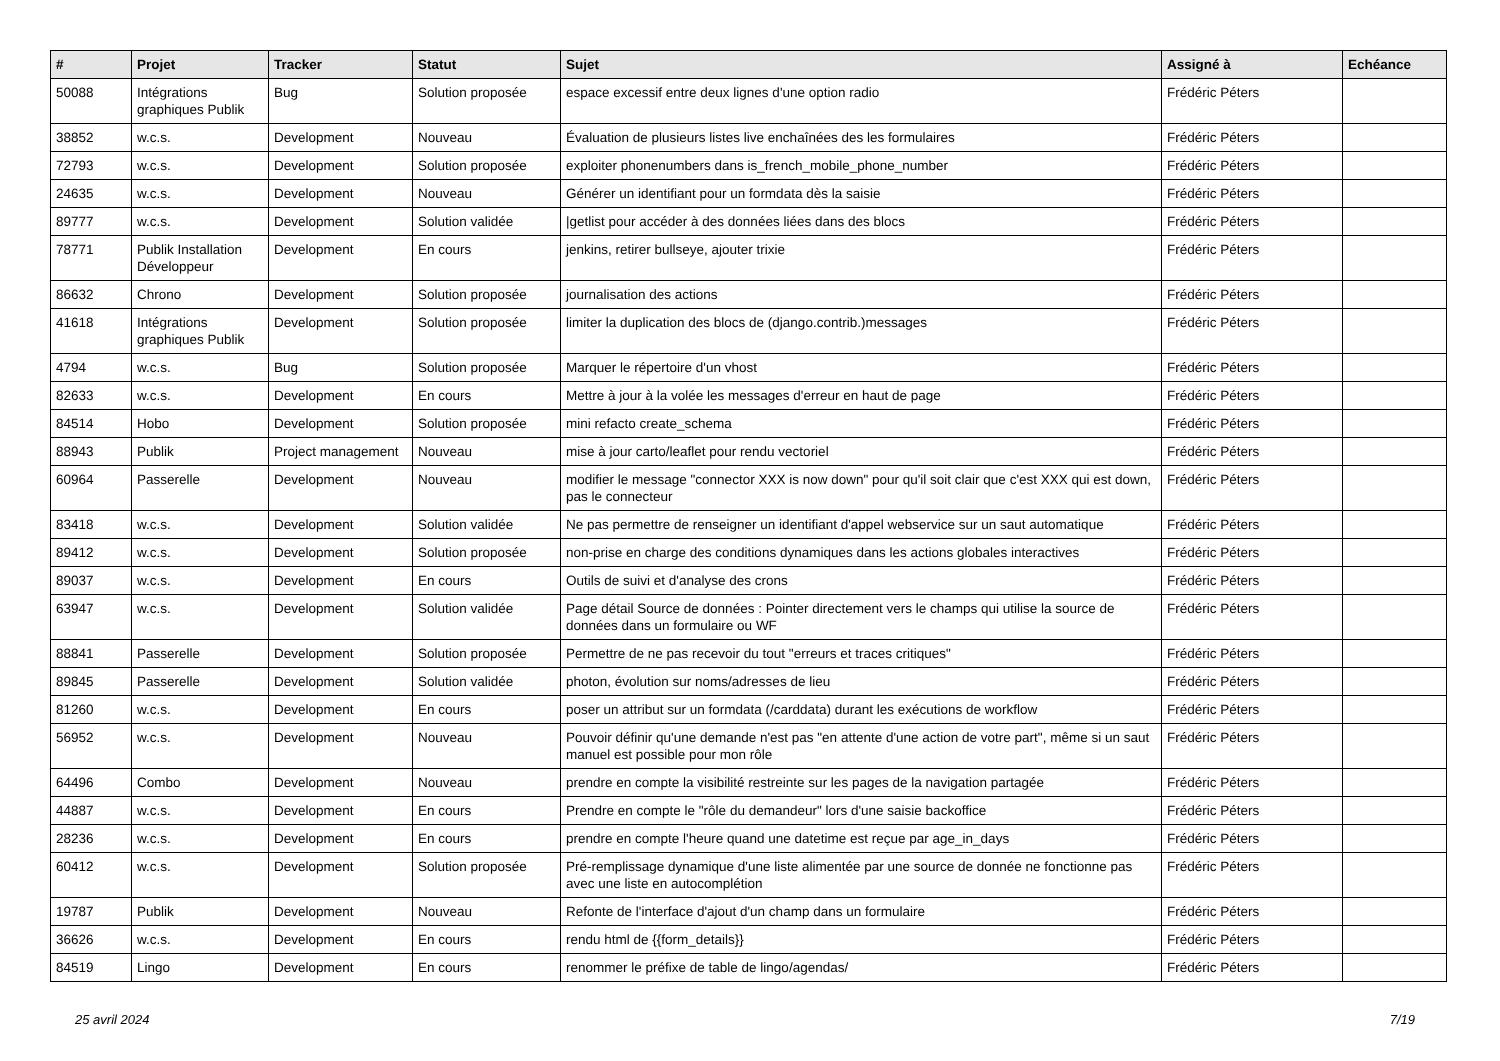| # | Projet | Tracker | Statut | Sujet | Assigné à | Echéance |
| --- | --- | --- | --- | --- | --- | --- |
| 50088 | Intégrations graphiques Publik | Bug | Solution proposée | espace excessif entre deux lignes d'une option radio | Frédéric Péters | |
| 38852 | w.c.s. | Development | Nouveau | Évaluation de plusieurs listes live enchaînées des les formulaires | Frédéric Péters | |
| 72793 | w.c.s. | Development | Solution proposée | exploiter phonenumbers dans is_french_mobile_phone_number | Frédéric Péters | |
| 24635 | w.c.s. | Development | Nouveau | Générer un identifiant pour un formdata dès la saisie | Frédéric Péters | |
| 89777 | w.c.s. | Development | Solution validée | /getlist pour accéder à des données liées dans des blocs | Frédéric Péters | |
| 78771 | Publik Installation Développeur | Development | En cours | jenkins, retirer bullseye, ajouter trixie | Frédéric Péters | |
| 86632 | Chrono | Development | Solution proposée | journalisation des actions | Frédéric Péters | |
| 41618 | Intégrations graphiques Publik | Development | Solution proposée | limiter la duplication des blocs de (django.contrib.)messages | Frédéric Péters | |
| 4794 | w.c.s. | Bug | Solution proposée | Marquer le répertoire d'un vhost | Frédéric Péters | |
| 82633 | w.c.s. | Development | En cours | Mettre à jour à la volée les messages d'erreur en haut de page | Frédéric Péters | |
| 84514 | Hobo | Development | Solution proposée | mini refacto create_schema | Frédéric Péters | |
| 88943 | Publik | Project management | Nouveau | mise à jour carto/leaflet pour rendu vectoriel | Frédéric Péters | |
| 60964 | Passerelle | Development | Nouveau | modifier le message "connector XXX is now down" pour qu'il soit clair que c'est XXX qui est down, pas le connecteur | Frédéric Péters | |
| 83418 | w.c.s. | Development | Solution validée | Ne pas permettre de renseigner un identifiant d'appel webservice sur un saut automatique | Frédéric Péters | |
| 89412 | w.c.s. | Development | Solution proposée | non-prise en charge des conditions dynamiques dans les actions globales interactives | Frédéric Péters | |
| 89037 | w.c.s. | Development | En cours | Outils de suivi et d'analyse des crons | Frédéric Péters | |
| 63947 | w.c.s. | Development | Solution validée | Page détail Source de données : Pointer directement vers le champs qui utilise la source de données dans un formulaire ou WF | Frédéric Péters | |
| 88841 | Passerelle | Development | Solution proposée | Permettre de ne pas recevoir du tout "erreurs et traces critiques" | Frédéric Péters | |
| 89845 | Passerelle | Development | Solution validée | photon, évolution sur noms/adresses de lieu | Frédéric Péters | |
| 81260 | w.c.s. | Development | En cours | poser un attribut sur un formdata (/carddata) durant les exécutions de workflow | Frédéric Péters | |
| 56952 | w.c.s. | Development | Nouveau | Pouvoir définir qu'une demande n'est pas "en attente d'une action de votre part", même si un saut manuel est possible pour mon rôle | Frédéric Péters | |
| 64496 | Combo | Development | Nouveau | prendre en compte la visibilité restreinte sur les pages de la navigation partagée | Frédéric Péters | |
| 44887 | w.c.s. | Development | En cours | Prendre en compte le "rôle du demandeur" lors d'une saisie backoffice | Frédéric Péters | |
| 28236 | w.c.s. | Development | En cours | prendre en compte l'heure quand une datetime est reçue par age_in_days | Frédéric Péters | |
| 60412 | w.c.s. | Development | Solution proposée | Pré-remplissage dynamique d'une liste alimentée par une source de donnée ne fonctionne pas avec une liste en autocomplétion | Frédéric Péters | |
| 19787 | Publik | Development | Nouveau | Refonte de l'interface d'ajout d'un champ dans un formulaire | Frédéric Péters | |
| 36626 | w.c.s. | Development | En cours | rendu html de {{form_details}} | Frédéric Péters | |
| 84519 | Lingo | Development | En cours | renommer le préfixe de table de lingo/agendas/ | Frédéric Péters | |
25 avril 2024 7/19